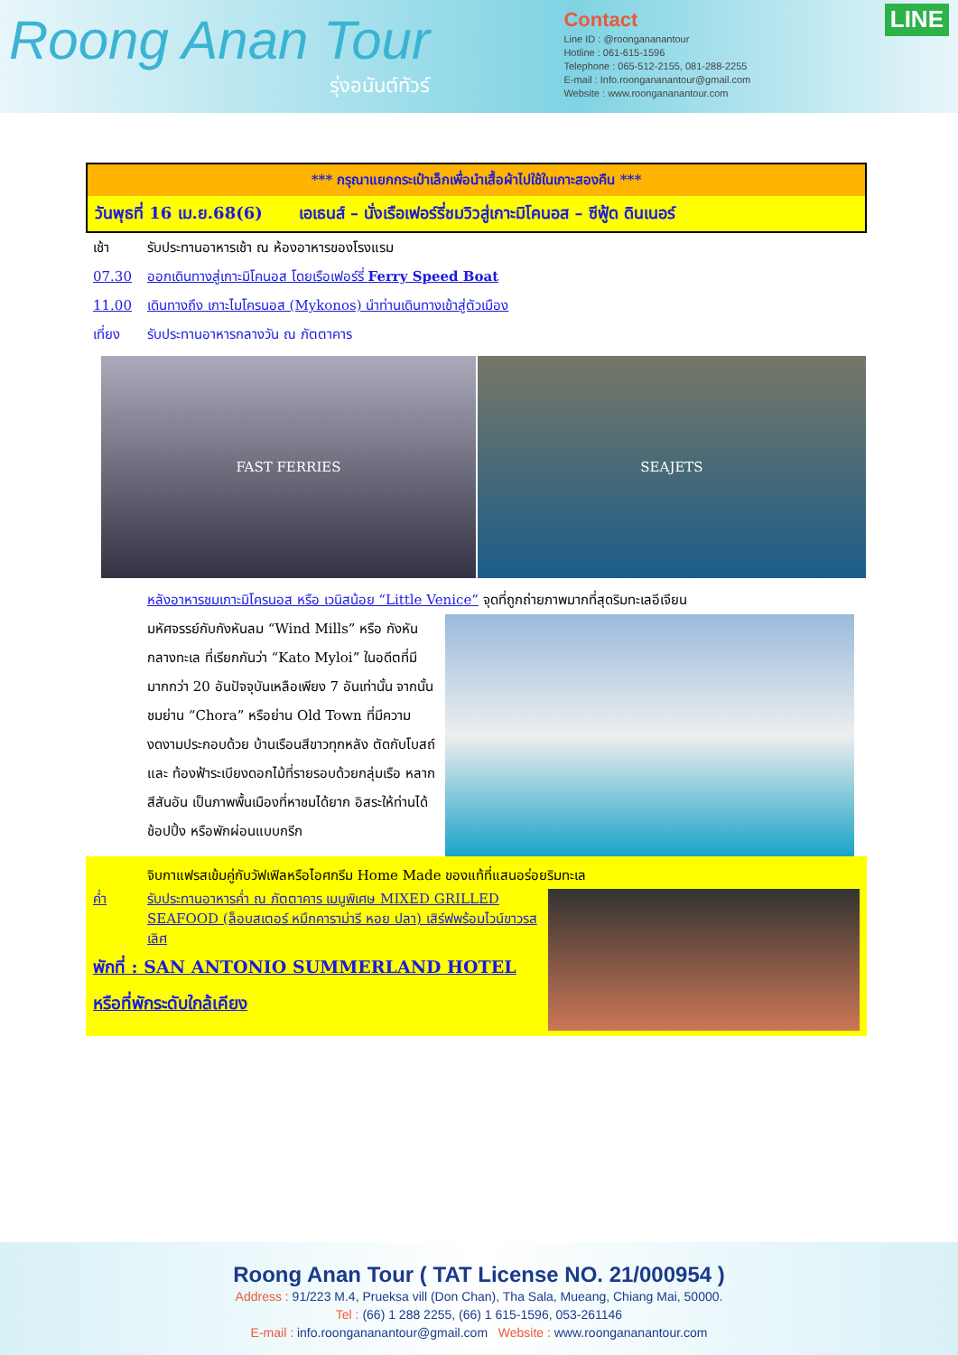Roong Anan Tour
รุ่งอนันต์ทัวร์
Contact
Line ID : @roongananantour
Hotline : 061-615-1596
Telephone : 065-512-2155, 081-288-2255
E-mail : Info.roongananantour@gmail.com
Website : www.roongananantour.com
LINE
*** กรุณาแยกกระเป๋าเล็กเพื่อนำเสื้อผ้าไปใช้ในเกาะสองคืน ***
วันพุธที่ 16 เม.ย.68(6) เอเธนส์ – นั่งเรือเฟอร์รี่ชมวิวสู่เกาะมิโคนอส – ซีฟู้ด ดินเนอร์
เช้า รับประทานอาหารเช้า ณ ห้องอาหารของโรงแรม
07.30 ออกเดินทางสู่เกาะมิโคนอส โดยเรือเฟอร์รี่ Ferry Speed Boat
11.00 เดินทางถึง เกาะไมโครนอส (Mykonos) นำท่านเดินทางเข้าสู่ตัวเมือง
เที่ยง รับประทานอาหารกลางวัน ณ ภัตตาคาร
FAST FERRIES SEAJETS
หลังอาหารชมเกาะมิโครนอส หรือ เวนิสน้อย “Little Venice” จุดที่ถูกถ่ายภาพมากที่สุดริมทะเลอีเจียน
มหัศจรรย์กับกังหันลม “Wind Mills” หรือ กังหันกลางทะเล ที่เรียกกันว่า “Kato Myloi” ในอดีตที่มีมากกว่า 20 อันปัจจุบันเหลือเพียง 7 อันเท่านั้น จากนั้นชมย่าน “Chora” หรือย่าน Old Town ที่มีความงดงามประกอบด้วย บ้านเรือนสีขาวทุกหลัง ตัดกับโบสถ์และ ท้องฟ้าระเบียงดอกไม้ที่รายรอบด้วยกลุ่มเรือ หลากสีสันอัน เป็นภาพพื้นเมืองที่หาชมได้ยาก อิสระให้ท่านได้ช้อปปิ้ง หรือพักผ่อนแบบกรีก
จิบกาแฟรสเข้มคู่กับวัฟเฟิลหรือไอศกรีม Home Made ของแท้ที่แสนอร่อยริมทะเล
ค่ำ รับประทานอาหารค่ำ ณ ภัตตาคาร เมนูพิเศษ MIXED GRILLED SEAFOOD (ล็อบสเตอร์ หมึกคาราม่ารี หอย ปลา) เสิร์ฟพร้อมไวน์ขาวรสเลิศ
พักที่ : SAN ANTONIO SUMMERLAND HOTEL หรือที่พักระดับใกล้เคียง
Roong Anan Tour ( TAT License NO. 21/000954 )
Address : 91/223 M.4, Prueksa vill (Don Chan), Tha Sala, Mueang, Chiang Mai, 50000.
Tel : (66) 1 288 2255, (66) 1 615-1596, 053-261146
E-mail : info.roongananantour@gmail.com Website : www.roongananantour.com